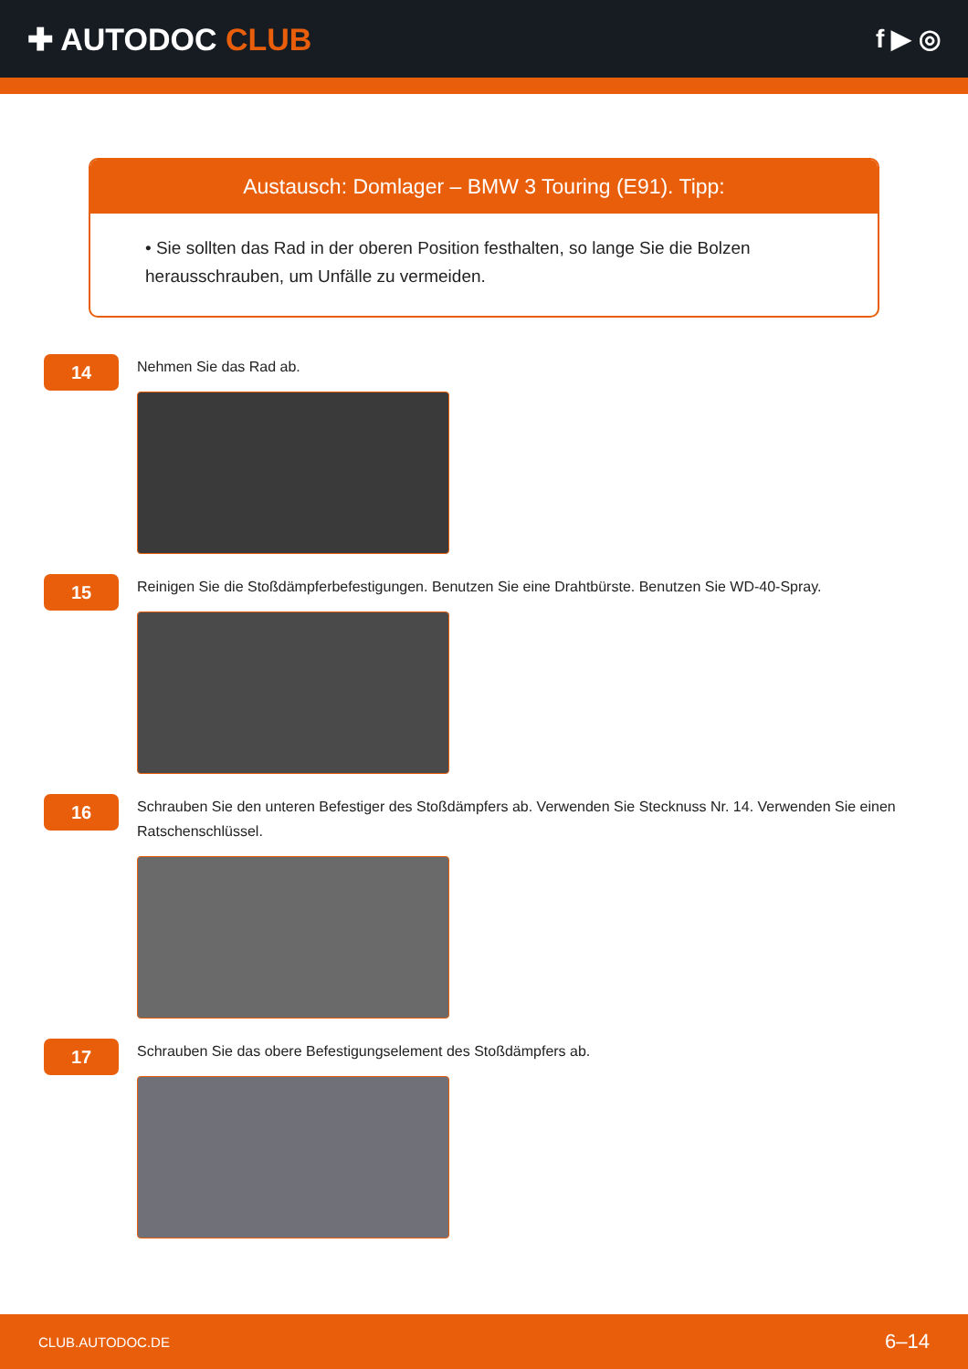✚ AUTODOC CLUB
f ▶ ◎
Austausch: Domlager – BMW 3 Touring (E91). Tipp:
• Sie sollten das Rad in der oberen Position festhalten, so lange Sie die Bolzen herausschrauben, um Unfälle zu vermeiden.
14
Nehmen Sie das Rad ab.
15
Reinigen Sie die Stoßdämpferbefestigungen. Benutzen Sie eine Drahtbürste. Benutzen Sie WD-40-Spray.
16
Schrauben Sie den unteren Befestiger des Stoßdämpfers ab. Verwenden Sie Stecknuss Nr. 14. Verwenden Sie einen Ratschenschlüssel.
17
Schrauben Sie das obere Befestigungselement des Stoßdämpfers ab.
CLUB.AUTODOC.DE 6–14